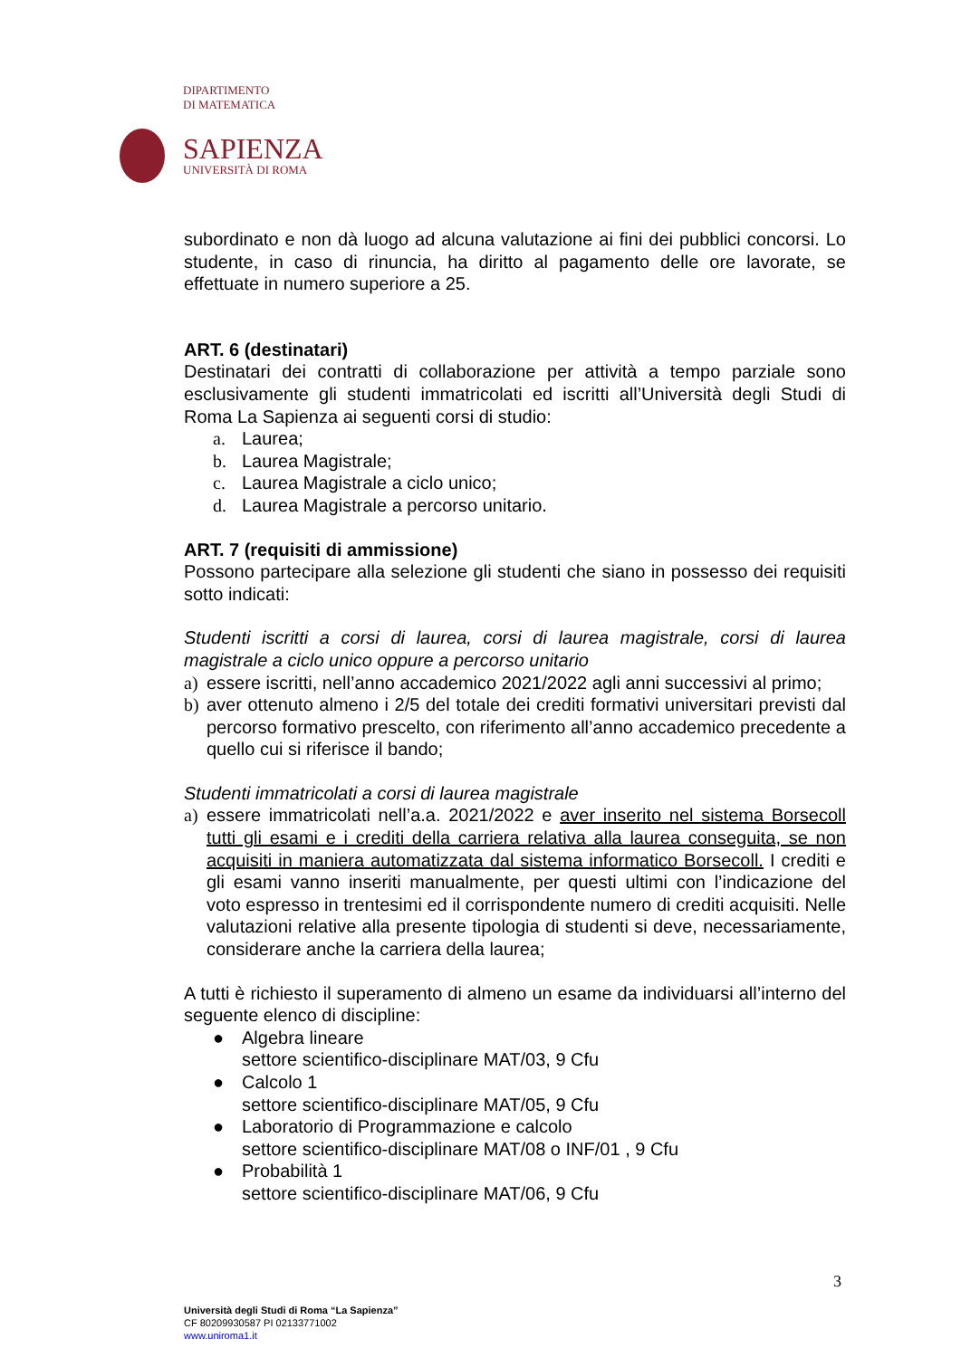DIPARTIMENTO
DI MATEMATICA
SAPIENZA
UNIVERSITÀ DI ROMA
subordinato e non dà luogo ad alcuna valutazione ai fini dei pubblici concorsi. Lo studente, in caso di rinuncia, ha diritto al pagamento delle ore lavorate, se effettuate in numero superiore a 25.
ART. 6 (destinatari)
Destinatari dei contratti di collaborazione per attività a tempo parziale sono esclusivamente gli studenti immatricolati ed iscritti all’Università degli Studi di Roma La Sapienza ai seguenti corsi di studio:
a. Laurea;
b. Laurea Magistrale;
c. Laurea Magistrale a ciclo unico;
d. Laurea Magistrale a percorso unitario.
ART. 7 (requisiti di ammissione)
Possono partecipare alla selezione gli studenti che siano in possesso dei requisiti sotto indicati:
Studenti iscritti a corsi di laurea, corsi di laurea magistrale, corsi di laurea magistrale a ciclo unico oppure a percorso unitario
a) essere iscritti, nell’anno accademico 2021/2022 agli anni successivi al primo;
b) aver ottenuto almeno i 2/5 del totale dei crediti formativi universitari previsti dal percorso formativo prescelto, con riferimento all’anno accademico precedente a quello cui si riferisce il bando;
Studenti immatricolati a corsi di laurea magistrale
a) essere immatricolati nell’a.a. 2021/2022 e aver inserito nel sistema Borsecoll tutti gli esami e i crediti della carriera relativa alla laurea conseguita, se non acquisiti in maniera automatizzata dal sistema informatico Borsecoll. I crediti e gli esami vanno inseriti manualmente, per questi ultimi con l’indicazione del voto espresso in trentesimi ed il corrispondente numero di crediti acquisiti. Nelle valutazioni relative alla presente tipologia di studenti si deve, necessariamente, considerare anche la carriera della laurea;
A tutti è richiesto il superamento di almeno un esame da individuarsi all’interno del seguente elenco di discipline:
● Algebra lineare
settore scientifico-disciplinare MAT/03, 9 Cfu
● Calcolo 1
settore scientifico-disciplinare MAT/05, 9 Cfu
● Laboratorio di Programmazione e calcolo
settore scientifico-disciplinare MAT/08 o INF/01 , 9 Cfu
● Probabilità 1
settore scientifico-disciplinare MAT/06, 9 Cfu
3
Università degli Studi di Roma “La Sapienza”
CF 80209930587 PI 02133771002
www.uniroma1.it